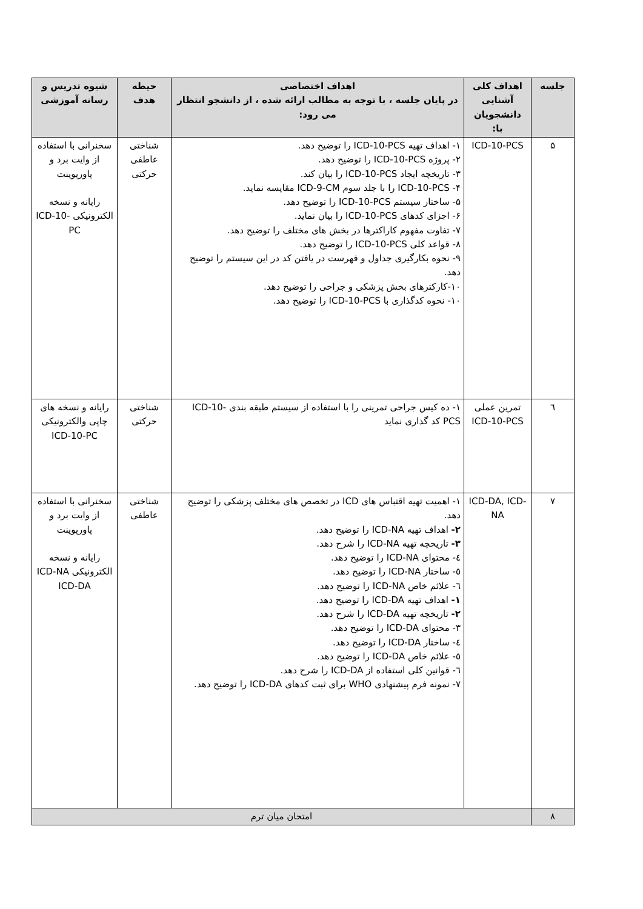| جلسه | اهداف کلی آشنایی دانشجویان با: | اهداف اختصاصی در پایان جلسه ، با توجه به مطالب ارائه شده ، از دانشجو انتظار می رود: | حیطه هدف | شیوه تدریس و رسانه آموزشی |
| --- | --- | --- | --- | --- |
| ۵ | ICD-10-PCS | ۱- اهداف تهیه ICD-10-PCS را توضیح دهد. ۲- پروژه ICD-10-PCS را توضیح دهد. ۳- تاریخچه ایجاد ICD-10-PCS را بیان کند. ۴- ICD-10-PCS را با جلد سوم ICD-9-CM مقایسه نماید. ۵- ساختار سیستم ICD-10-PCS را توضیح دهد. ۶- اجزای کدهای ICD-10-PCS را بیان نماید. ۷- تفاوت مفهوم کاراکترها در بخش های مختلف را توضیح دهد. ۸- قواعد کلی ICD-10-PCS را توضیح دهد. ۹- نحوه بکارگیری جداول و فهرست در یافتن کد در این سیستم را توضیح دهد. ۱۰-کارکترهای بخش پزشکی و جراحی را توضیح دهد. ۱۰- نحوه کدگذاری با ICD-10-PCS را توضیح دهد. | شناختی عاطفی حرکتی | سخنرانی با استفاده از وایت برد و پاورپوینت رایانه و نسخه الکترونیکی ICD-10-PC |
| ٦ | تمرین عملی ICD-10-PCS | ۱- ده کیس جراحی تمرینی را با استفاده از سیستم طبقه بندی ICD-10-PCS کد گذاری نماید | شناختی حرکتی | رایانه و نسخه های چاپی والکترونیکی ICD-10-PC |
| ۷ | ICD-DA, ICD-NA | ۱- اهمیت تهیه اقتباس های ICD در تخصص های مختلف پزشکی را توضیح دهد. ۲- اهداف تهیه ICD-NA را توضیح دهد. ۳- تاریخچه تهیه ICD-NA را شرح دهد. ٤- محتوای ICD-NA را توضیح دهد. ٥- ساختار ICD-NA را توضیح دهد. ٦- علائم خاص ICD-NA را توضیح دهد. ۱- اهداف تهیه ICD-DA را توضیح دهد. ۲- تاریخچه تهیه ICD-DA را شرح دهد. ۳- محتوای ICD-DA را توضیح دهد. ٤- ساختار ICD-DA را توضیح دهد. ٥- علائم خاص ICD-DA را توضیح دهد. ٦- قوانین کلی استفاده از ICD-DA را شرح دهد. ۷- نمونه فرم پیشنهادی WHO برای ثبت کدهای ICD-DA را توضیح دهد. | شناختی عاطفی | سخنرانی با استفاده از وایت برد و پاورپوینت رایانه و نسخه الکترونیکی ICD-NA ICD-DA |
| ۸ | امتحان میان ترم | | | |